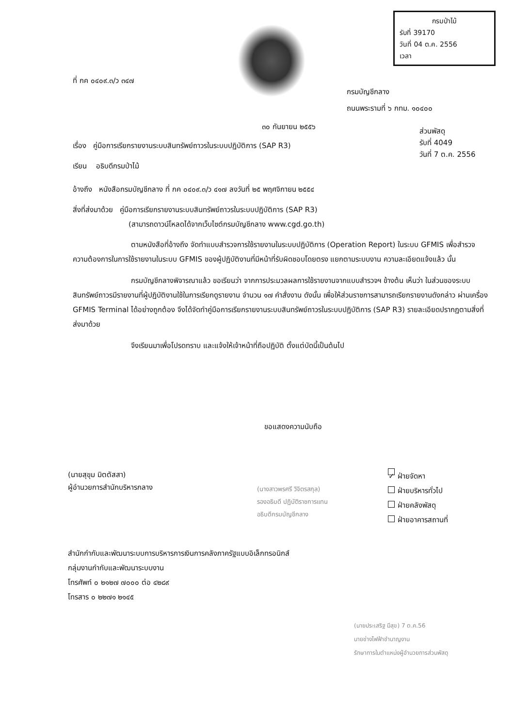กรมป่าไม้
รับที่ 39170
วันที่ 04 ต.ค. 2556
เวลา
ที่ กค ๐๔๐๙.๓/ว ๓๔๗
กรมบัญชีกลาง
ถนนพระรามที่ ๖ กทม. ๑๐๔๐๐
๓๐ กันยายน ๒๕๕๖
ส่วนพัสดุ
รับที่ 4049
วันที่ 7 ต.ค. 2556
เรื่อง คู่มือการเรียกรายงานระบบสินทรัพย์ถาวรในระบบปฏิบัติการ (SAP R3)
เรียน อธิบดีกรมป่าไม้
อ้างถึง หนังสือกรมบัญชีกลาง ที่ กค ๐๔๐๙.๓/ว ๔๑๗ ลงวันที่ ๒๕ พฤศจิกายน ๒๕๕๔
สิ่งที่ส่งมาด้วย คู่มือการเรียกรายงานระบบสินทรัพย์ถาวรในระบบปฏิบัติการ (SAP R3)
(สามารถดาวน์โหลดได้จากเว็บไซต์กรมบัญชีกลาง www.cgd.go.th)
ตามหนังสือที่อ้างถึง จัดทำแบบสำรวจการใช้รายงานในระบบปฏิบัติการ (Operation Report) ในระบบ GFMIS เพื่อสำรวจความต้องการในการใช้รายงานในระบบ GFMIS ของผู้ปฏิบัติงานที่มีหน้าที่รับผิดชอบโดยตรง แยกตามระบบงาน ความละเอียดแจ้งแล้ว นั้น
กรมบัญชีกลางพิจารณาแล้ว ขอเรียนว่า จากการประมวลผลการใช้รายงานจากแบบสำรวจฯ ข้างต้น เห็นว่า ในส่วนของระบบสินทรัพย์ถาวรมีรายงานที่ผู้ปฏิบัติงานใช้ในการเรียกดูรายงาน จำนวน ๑๗ คำสั่งงาน ดังนั้น เพื่อให้ส่วนราชการสามารถเรียกรายงานดังกล่าว ผ่านเครื่อง GFMIS Terminal ได้อย่างถูกต้อง จึงได้จัดทำคู่มือการเรียกรายงานระบบสินทรัพย์ถาวรในระบบปฏิบัติการ (SAP R3) รายละเอียดปรากฏตามสิ่งที่ส่งมาด้วย
จึงเรียนมาเพื่อโปรดทราบ และแจ้งให้เจ้าหน้าที่ถือปฏิบัติ ตั้งแต่บัดนี้เป็นต้นไป
ขอแสดงความนับถือ
(นายสุขุม มิตตัสสา)
ผู้อำนวยการสำนักบริหารกลาง
(นางสาวพรศรี วิจิตรสกุล)
รองอธิบดี ปฏิบัติราชการแทน
อธิบดีกรมบัญชีกลาง
✓ ฝ่ายจัดหา
ฝ่ายบริหารทั่วไป
ฝ่ายคลังพัสดุ
ฝ่ายอาคารสถานที่
สำนักกำกับและพัฒนาระบบการบริหารการเงินการคลังภาครัฐแบบอิเล็กทรอนิกส์
กลุ่มงานกำกับและพัฒนาระบบงาน
โทรศัพท์ ๐ ๒๑๒๗ ๗๐๐๐ ต่อ ๔๒๘๙
โทรสาร ๐ ๒๒๗๑ ๒๑๔๕
(นายประเสริฐ มีสุข) 7 ต.ค.56
นายช่างไฟฟ้าชำนาญงาน
รักษาการในตำแหน่งผู้อำนวยการส่วนพัสดุ